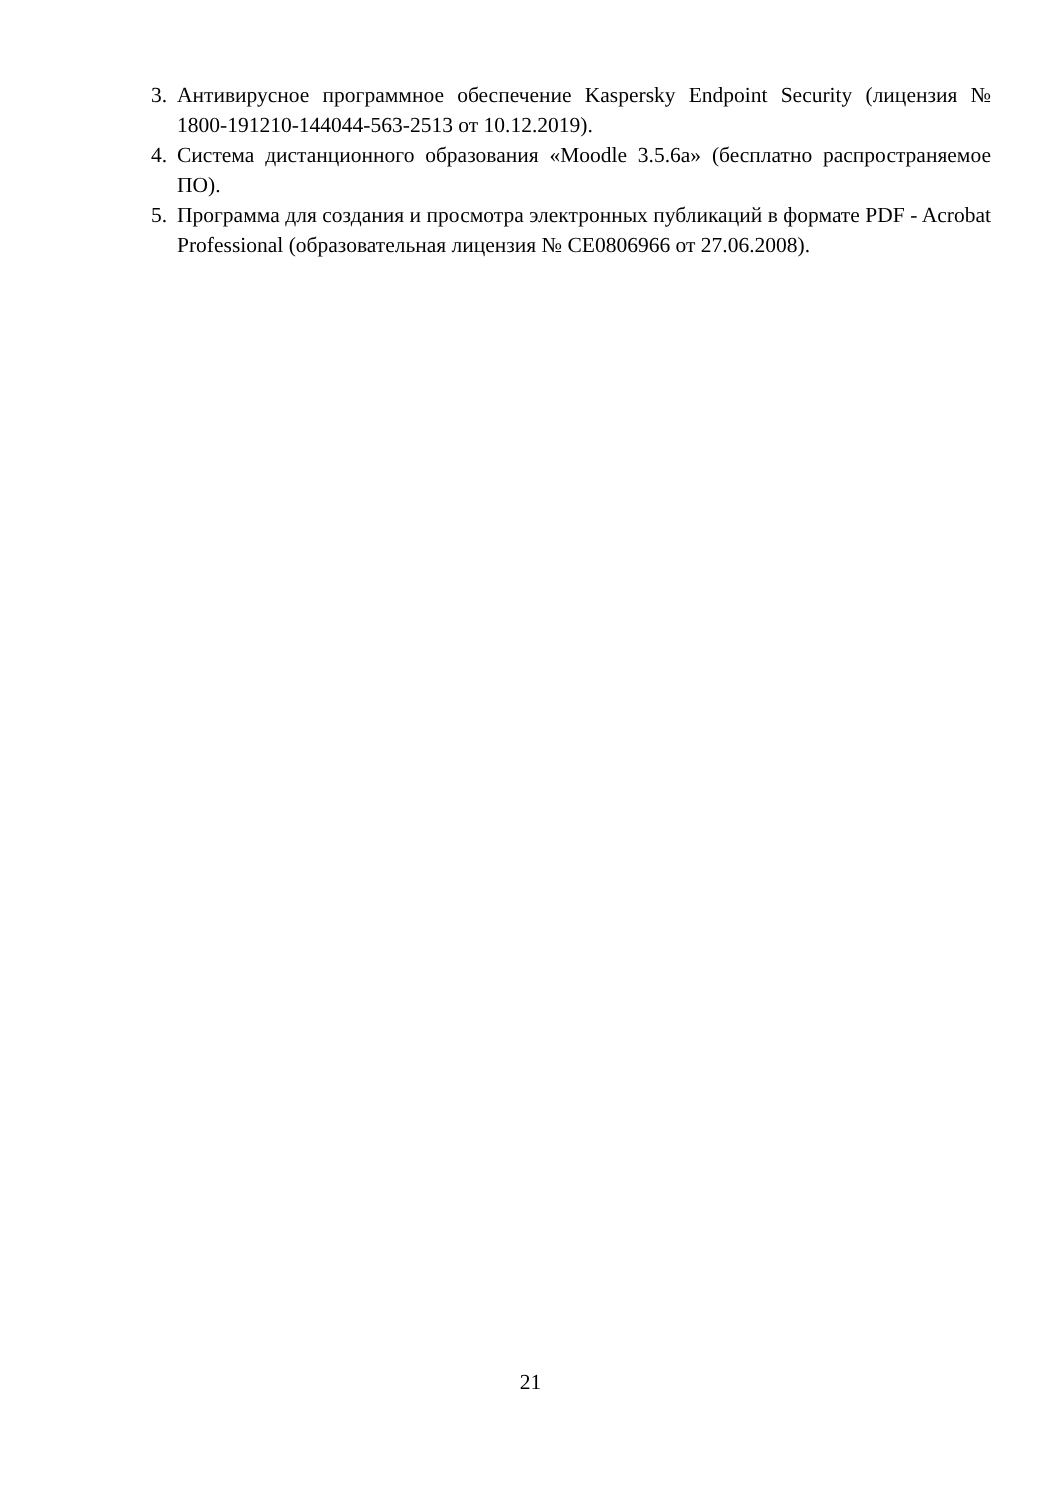3. Антивирусное программное обеспечение Kaspersky Endpoint Security (лицензия № 1800-191210-144044-563-2513 от 10.12.2019).
4. Система дистанционного образования «Moodle 3.5.6a» (бесплатно распространяемое ПО).
5. Программа для создания и просмотра электронных публикаций в формате PDF - Acrobat Professional (образовательная лицензия № CE0806966 от 27.06.2008).
21